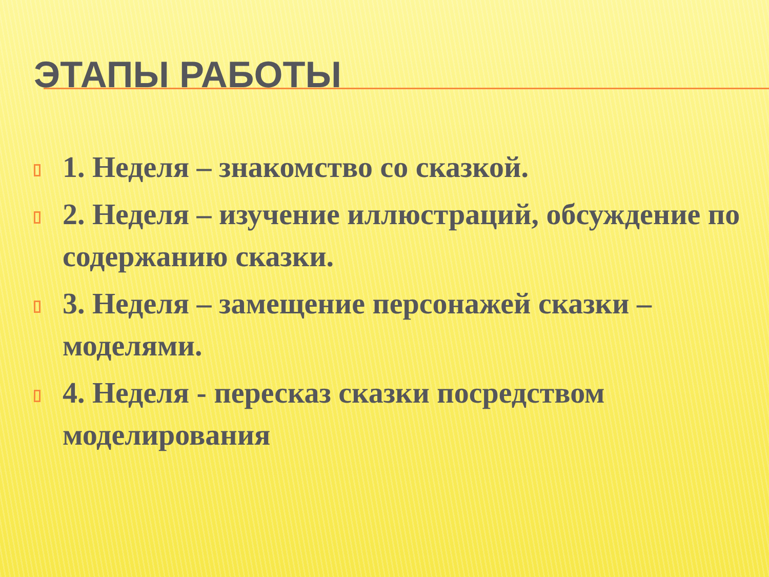ЭТАПЫ РАБОТЫ
1. Неделя – знакомство со сказкой.
2. Неделя – изучение иллюстраций, обсуждение по содержанию сказки.
3. Неделя – замещение персонажей сказки – моделями.
4. Неделя - пересказ сказки посредством моделирования